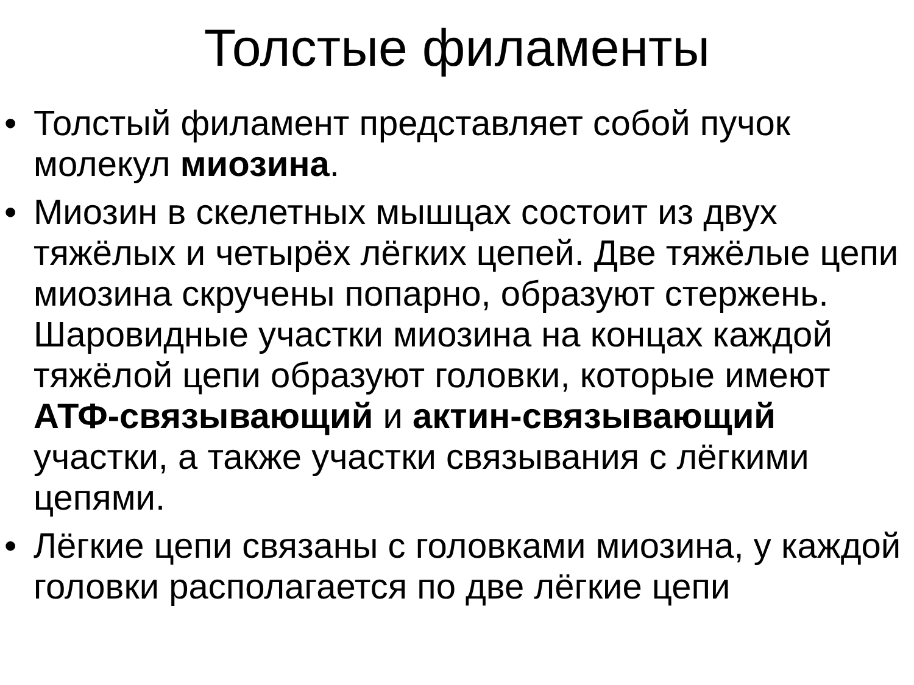Толстые филаменты
• Толстый филамент представляет собой пучок молекул миозина.
• Миозин в скелетных мышцах состоит из двух тяжёлых и четырёх лёгких цепей. Две тяжёлые цепи миозина скручены попарно, образуют стержень. Шаровидные участки миозина на концах каждой тяжёлой цепи образуют головки, которые имеют АТФ-связывающий и актин-связывающий участки, а также участки связывания с лёгкими цепями.
• Лёгкие цепи связаны с головками миозина, у каждой головки располагается по две лёгкие цепи